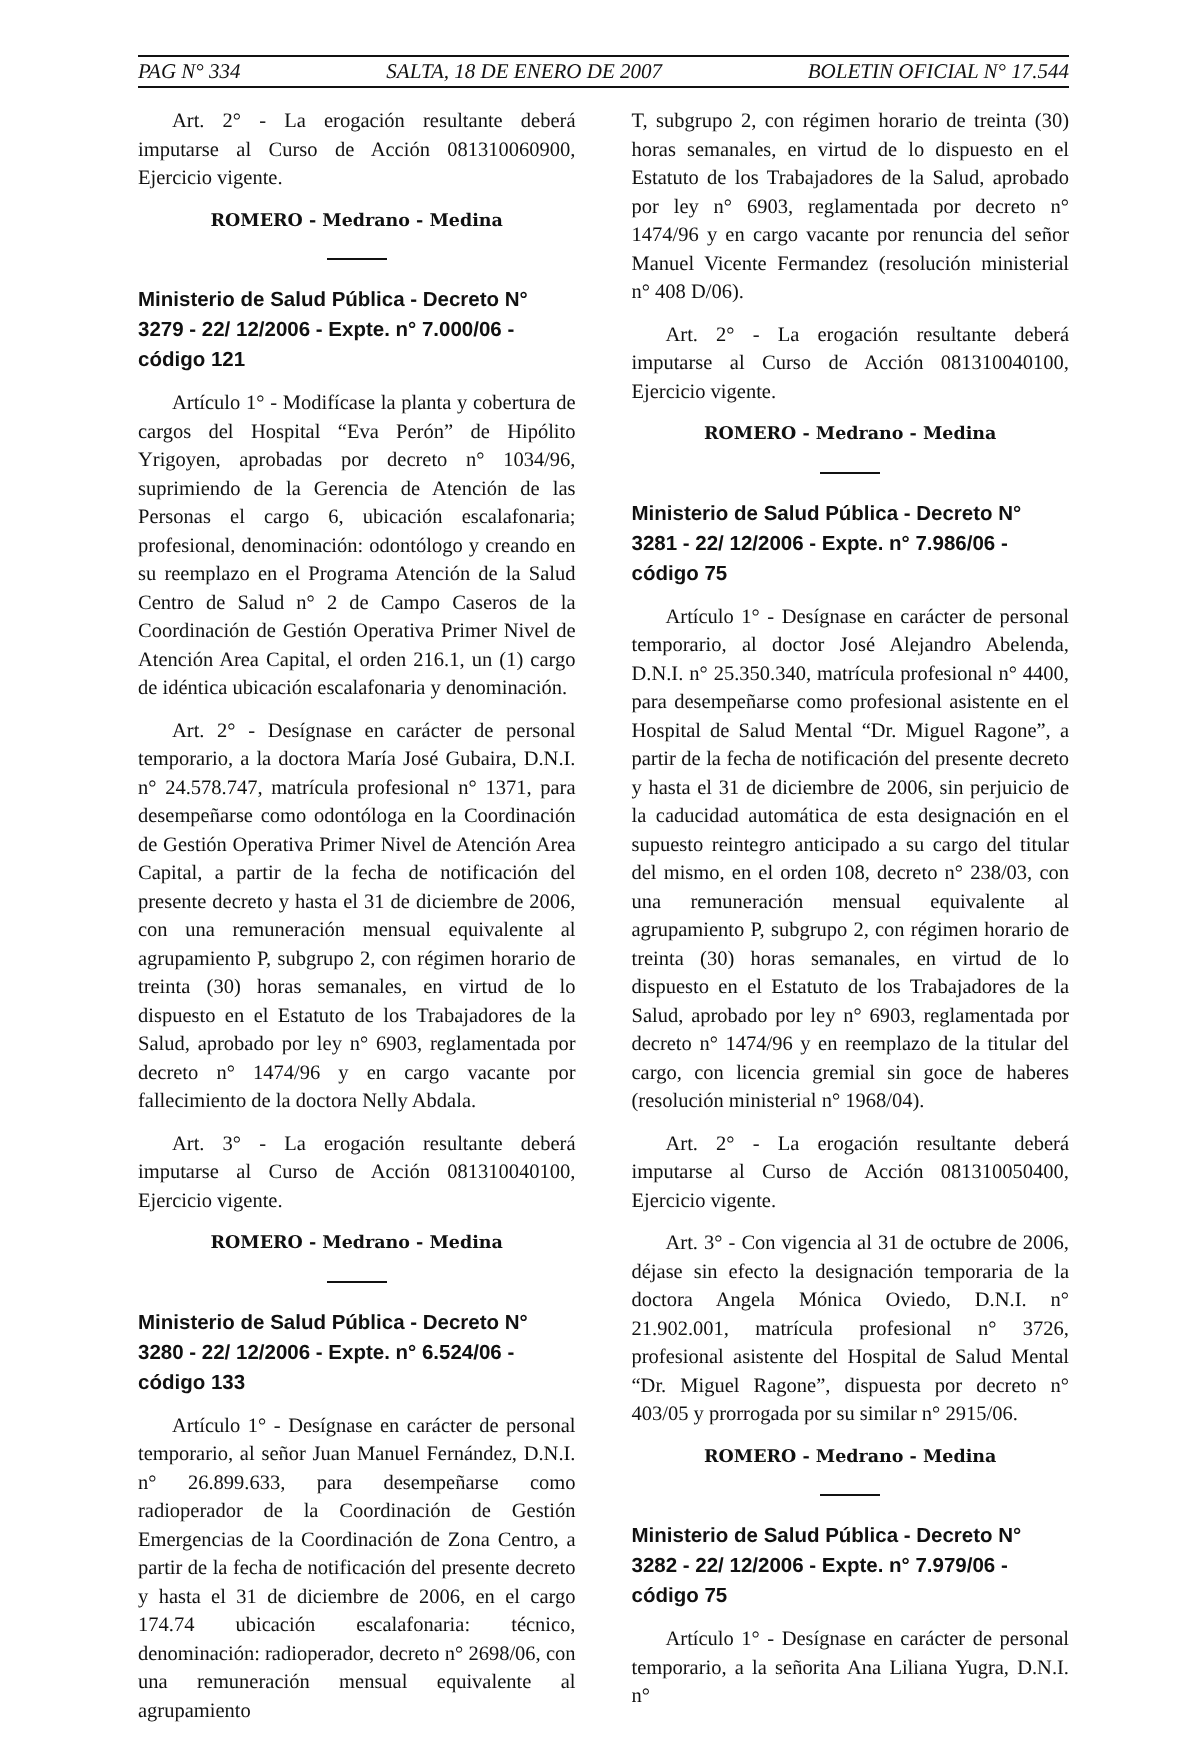PAG N° 334 SALTA, 18 DE ENERO DE 2007 BOLETIN OFICIAL N° 17.544
Art. 2° - La erogación resultante deberá imputarse al Curso de Acción 081310060900, Ejercicio vigente.
ROMERO - Medrano - Medina
Ministerio de Salud Pública - Decreto N° 3279 - 22/ 12/2006 - Expte. n° 7.000/06 - código 121
Artículo 1° - Modifícase la planta y cobertura de cargos del Hospital “Eva Perón” de Hipólito Yrigoyen, aprobadas por decreto n° 1034/96, suprimiendo de la Gerencia de Atención de las Personas el cargo 6, ubicación escalafonaria; profesional, denominación: odontólogo y creando en su reemplazo en el Programa Atención de la Salud Centro de Salud n° 2 de Campo Caseros de la Coordinación de Gestión Operativa Primer Nivel de Atención Area Capital, el orden 216.1, un (1) cargo de idéntica ubicación escalafonaria y denominación.
Art. 2° - Desígnase en carácter de personal temporario, a la doctora María José Gubaira, D.N.I. n° 24.578.747, matrícula profesional n° 1371, para desempeñarse como odontóloga en la Coordinación de Gestión Operativa Primer Nivel de Atención Area Capital, a partir de la fecha de notificación del presente decreto y hasta el 31 de diciembre de 2006, con una remuneración mensual equivalente al agrupamiento P, subgrupo 2, con régimen horario de treinta (30) horas semanales, en virtud de lo dispuesto en el Estatuto de los Trabajadores de la Salud, aprobado por ley n° 6903, reglamentada por decreto n° 1474/96 y en cargo vacante por fallecimiento de la doctora Nelly Abdala.
Art. 3° - La erogación resultante deberá imputarse al Curso de Acción 081310040100, Ejercicio vigente.
ROMERO - Medrano - Medina
Ministerio de Salud Pública - Decreto N° 3280 - 22/ 12/2006 - Expte. n° 6.524/06 - código 133
Artículo 1° - Desígnase en carácter de personal temporario, al señor Juan Manuel Fernández, D.N.I. n° 26.899.633, para desempeñarse como radioperador de la Coordinación de Gestión Emergencias de la Coordinación de Zona Centro, a partir de la fecha de notificación del presente decreto y hasta el 31 de diciembre de 2006, en el cargo 174.74 ubicación escalafonaria: técnico, denominación: radioperador, decreto n° 2698/06, con una remuneración mensual equivalente al agrupamiento
T, subgrupo 2, con régimen horario de treinta (30) horas semanales, en virtud de lo dispuesto en el Estatuto de los Trabajadores de la Salud, aprobado por ley n° 6903, reglamentada por decreto n° 1474/96 y en cargo vacante por renuncia del señor Manuel Vicente Fermandez (resolución ministerial n° 408 D/06).
Art. 2° - La erogación resultante deberá imputarse al Curso de Acción 081310040100, Ejercicio vigente.
ROMERO - Medrano - Medina
Ministerio de Salud Pública - Decreto N° 3281 - 22/ 12/2006 - Expte. n° 7.986/06 - código 75
Artículo 1° - Desígnase en carácter de personal temporario, al doctor José Alejandro Abelenda, D.N.I. n° 25.350.340, matrícula profesional n° 4400, para desempeñarse como profesional asistente en el Hospital de Salud Mental “Dr. Miguel Ragone”, a partir de la fecha de notificación del presente decreto y hasta el 31 de diciembre de 2006, sin perjuicio de la caducidad automática de esta designación en el supuesto reintegro anticipado a su cargo del titular del mismo, en el orden 108, decreto n° 238/03, con una remuneración mensual equivalente al agrupamiento P, subgrupo 2, con régimen horario de treinta (30) horas semanales, en virtud de lo dispuesto en el Estatuto de los Trabajadores de la Salud, aprobado por ley n° 6903, reglamentada por decreto n° 1474/96 y en reemplazo de la titular del cargo, con licencia gremial sin goce de haberes (resolución ministerial n° 1968/04).
Art. 2° - La erogación resultante deberá imputarse al Curso de Acción 081310050400, Ejercicio vigente.
Art. 3° - Con vigencia al 31 de octubre de 2006, déjase sin efecto la designación temporaria de la doctora Angela Mónica Oviedo, D.N.I. n° 21.902.001, matrícula profesional n° 3726, profesional asistente del Hospital de Salud Mental “Dr. Miguel Ragone”, dispuesta por decreto n° 403/05 y prorrogada por su similar n° 2915/06.
ROMERO - Medrano - Medina
Ministerio de Salud Pública - Decreto N° 3282 - 22/ 12/2006 - Expte. n° 7.979/06 - código 75
Artículo 1° - Desígnase en carácter de personal temporario, a la señorita Ana Liliana Yugra, D.N.I. n°